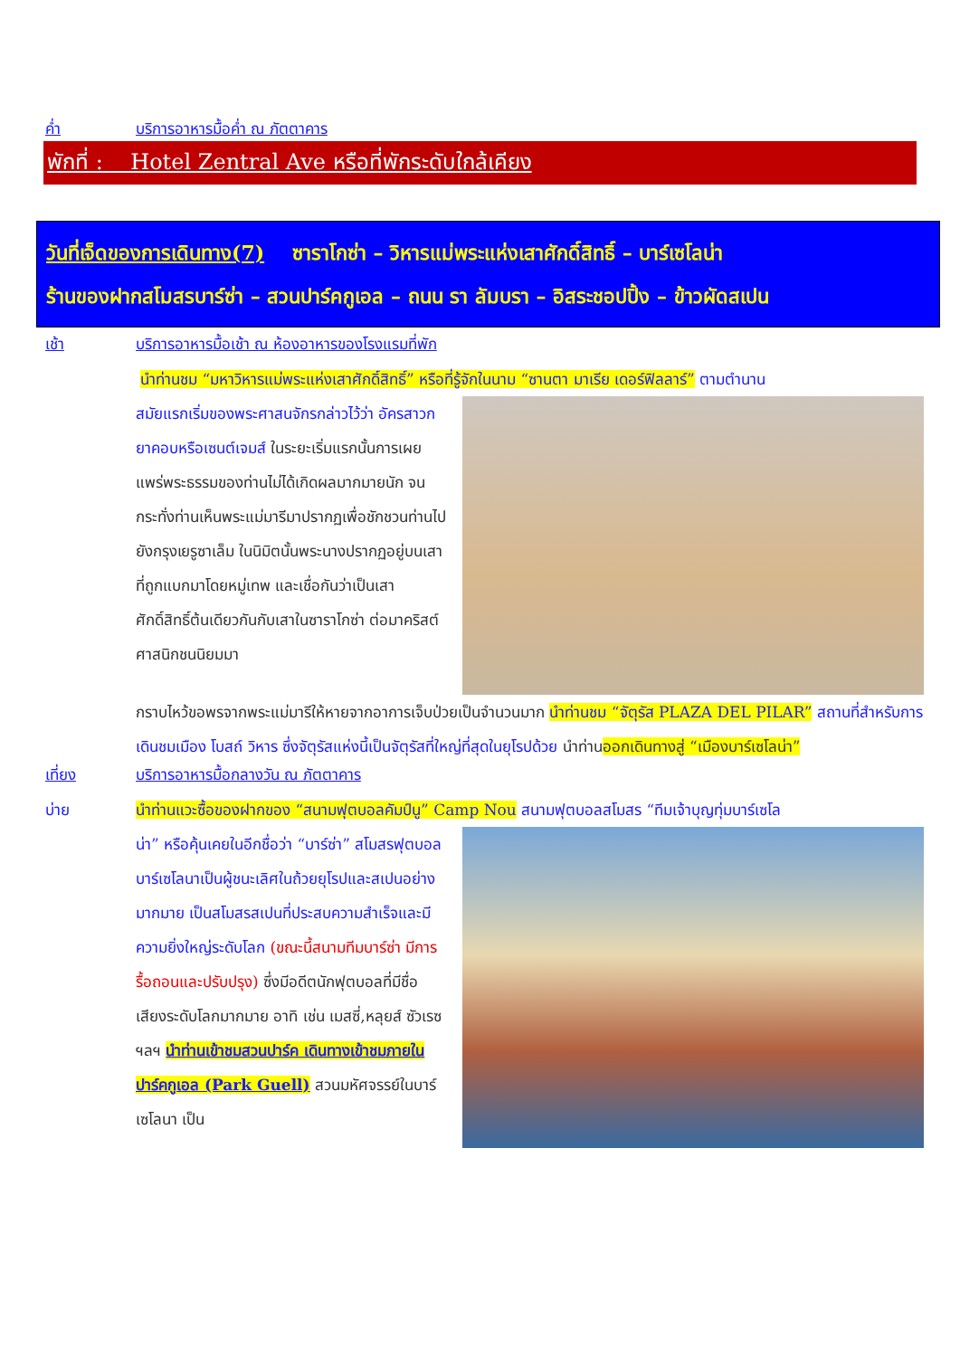ค่ำ บริการอาหารมื้อค่ำ ณ ภัตตาคาร
พักที่ : Hotel Zentral Ave หรือที่พักระดับใกล้เคียง
วันที่เจ็ดของการเดินทาง(7) ซาราโกซ่า – วิหารแม่พระแห่งเสาศักดิ์สิทธิ์ – บาร์เซโลน่า
ร้านของฝากสโมสรบาร์ซ่า – สวนปาร์คกูเอล – ถนน รา ลัมบรา – อิสระชอปปิ้ง – ข้าวผัดสเปน
เช้า บริการอาหารมื้อเช้า ณ ห้องอาหารของโรงแรมที่พัก
นำท่านชม “มหาวิหารแม่พระแห่งเสาศักดิ์สิทธิ์” หรือที่รู้จักในนาม “ซานตา มาเรีย เดอร์ฟิลลาร์” ตามตำนาน
สมัยแรกเริ่มของพระศาสนจักรกล่าวไว้ว่า อัครสาวกยาคอบหรือเซนต์เจมส์ ในระยะเริ่มแรกนั้นการเผยแพร่พระธรรมของท่านไม่ได้เกิดผลมากมายนัก จนกระทั่งท่านเห็นพระแม่มารีมาปรากฏเพื่อชักชวนท่านไปยังกรุงเยรูซาเล็ม ในนิมิตนั้นพระนางปรากฏอยู่บนเสาที่ถูกแบกมาโดยหมู่เทพ และเชื่อกันว่าเป็นเสาศักดิ์สิทธิ์ต้นเดียวกันกับเสาในซาราโกซ่า ต่อมาคริสต์ศาสนิกชนนิยมมา
กราบไหว้ขอพรจากพระแม่มารีให้หายจากอาการเจ็บป่วยเป็นจำนวนมาก นำท่านชม “จัตุรัส PLAZA DEL PILAR” สถานที่สำหรับการเดินชมเมือง โบสถ์ วิหาร ซึ่งจัตุรัสแห่งนี้เป็นจัตุรัสที่ใหญ่ที่สุดในยุโรปด้วย นำท่านออกเดินทางสู่ “เมืองบาร์เซโลน่า”
เที่ยง บริการอาหารมื้อกลางวัน ณ ภัตตาคาร
บ่าย นำท่านแวะซื้อของฝากของ “สนามฟุตบอลคัมป์นู” Camp Nou สนามฟุตบอลสโมสร “ทีมเจ้าบุญทุ่มบาร์เซโล
น่า” หรือคุ้นเคยในอีกชื่อว่า “บาร์ซ่า” สโมสรฟุตบอลบาร์เซโลนาเป็นผู้ชนะเลิศในถ้วยยุโรปและสเปนอย่างมากมาย เป็นสโมสรสเปนที่ประสบความสำเร็จและมีความยิ่งใหญ่ระดับโลก (ขณะนี้สนามทีมบาร์ซ่า มีการรื้อถอนและปรับปรุง) ซึ่งมีอดีตนักฟุตบอลที่มีชื่อเสียงระดับโลกมากมาย อาทิ เช่น เมสซี่,หลุยส์ ซัวเรซ ฯลฯ นำท่านเข้าชมสวนปาร์ค เดินทางเข้าชมภายในปาร์คกูเอล (Park Guell) สวนมหัศจรรย์ในบาร์เซโลนา เป็น